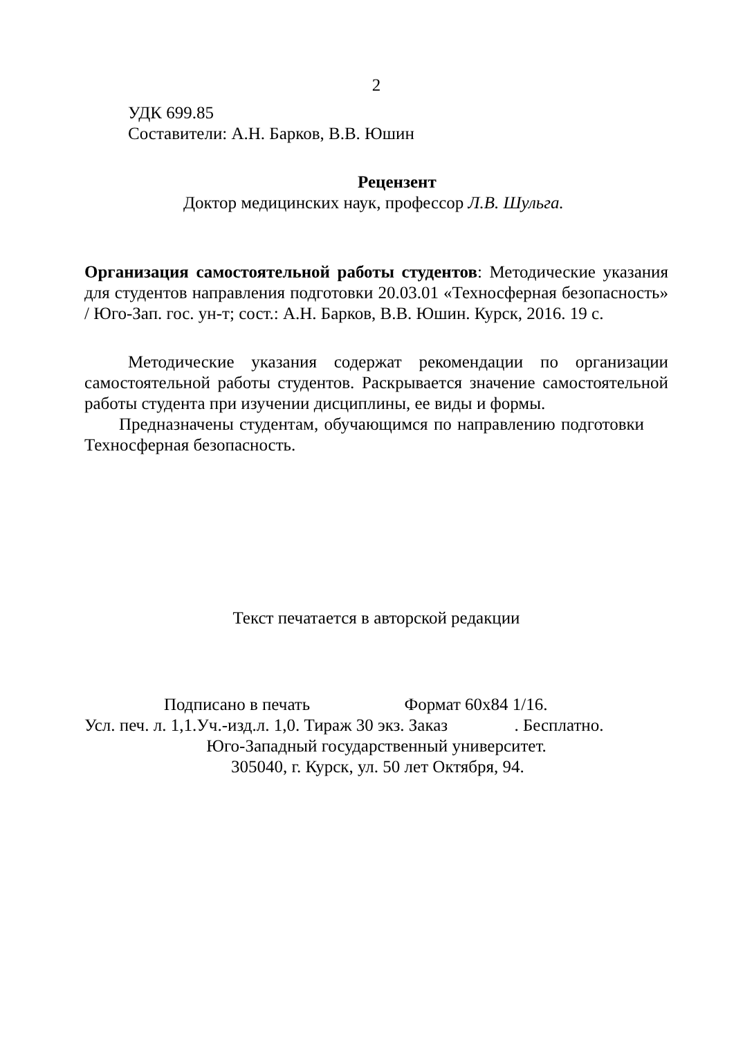2
УДК 699.85
Составители: А.Н. Барков, В.В. Юшин
Рецензент
Доктор медицинских наук, профессор Л.В. Шульга.
Организация самостоятельной работы студентов: Методические указания для студентов направления подготовки 20.03.01 «Техносферная безопасность» / Юго-Зап. гос. ун-т; сост.: А.Н. Барков, В.В. Юшин. Курск, 2016. 19 с.
Методические указания содержат рекомендации по организации самостоятельной работы студентов. Раскрывается значение самостоятельной работы студента при изучении дисциплины, ее виды и формы.
Предназначены студентам, обучающимся по направлению подготовки Техносферная безопасность.
Текст печатается в авторской редакции
Подписано в печать Формат 60х84 1/16.
Усл. печ. л. 1,1.Уч.-изд.л. 1,0. Тираж 30 экз. Заказ . Бесплатно.
Юго-Западный государственный университет.
305040, г. Курск, ул. 50 лет Октября, 94.